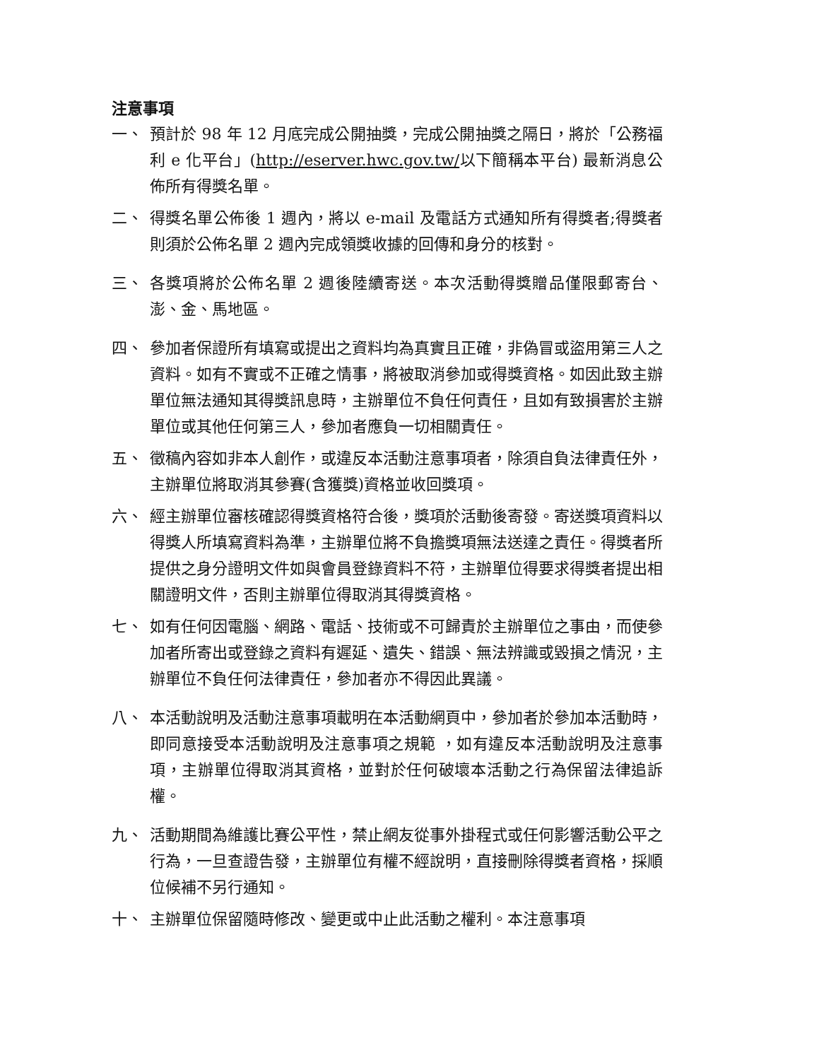注意事項
一、 預計於 98 年 12 月底完成公開抽獎，完成公開抽獎之隔日，將於「公務福利 e 化平台」(http://eserver.hwc.gov.tw/以下簡稱本平台) 最新消息公佈所有得獎名單。
二、 得獎名單公佈後 1 週內，將以 e-mail 及電話方式通知所有得獎者;得獎者則須於公佈名單 2 週內完成領獎收據的回傳和身分的核對。
三、 各獎項將於公佈名單 2 週後陸續寄送。本次活動得獎贈品僅限郵寄台、澎、金、馬地區。
四、 參加者保證所有填寫或提出之資料均為真實且正確，非偽冒或盜用第三人之資料。如有不實或不正確之情事，將被取消參加或得獎資格。如因此致主辦單位無法通知其得獎訊息時，主辦單位不負任何責任，且如有致損害於主辦單位或其他任何第三人，參加者應負一切相關責任。
五、 徵稿內容如非本人創作，或違反本活動注意事項者，除須自負法律責任外，主辦單位將取消其參賽(含獲獎)資格並收回獎項。
六、 經主辦單位審核確認得獎資格符合後，獎項於活動後寄發。寄送獎項資料以得獎人所填寫資料為準，主辦單位將不負擔獎項無法送達之責任。得獎者所提供之身分證明文件如與會員登錄資料不符，主辦單位得要求得獎者提出相關證明文件，否則主辦單位得取消其得獎資格。
七、 如有任何因電腦、網路、電話、技術或不可歸責於主辦單位之事由，而使參加者所寄出或登錄之資料有遲延、遺失、錯誤、無法辨識或毀損之情況，主辦單位不負任何法律責任，參加者亦不得因此異議。
八、 本活動說明及活動注意事項載明在本活動網頁中，參加者於參加本活動時，即同意接受本活動說明及注意事項之規範 ，如有違反本活動說明及注意事項，主辦單位得取消其資格，並對於任何破壞本活動之行為保留法律追訴權。
九、 活動期間為維護比賽公平性，禁止網友從事外掛程式或任何影響活動公平之行為，一旦查證告發，主辦單位有權不經說明，直接刪除得獎者資格，採順位候補不另行通知。
十、 主辦單位保留隨時修改、變更或中止此活動之權利。本注意事項